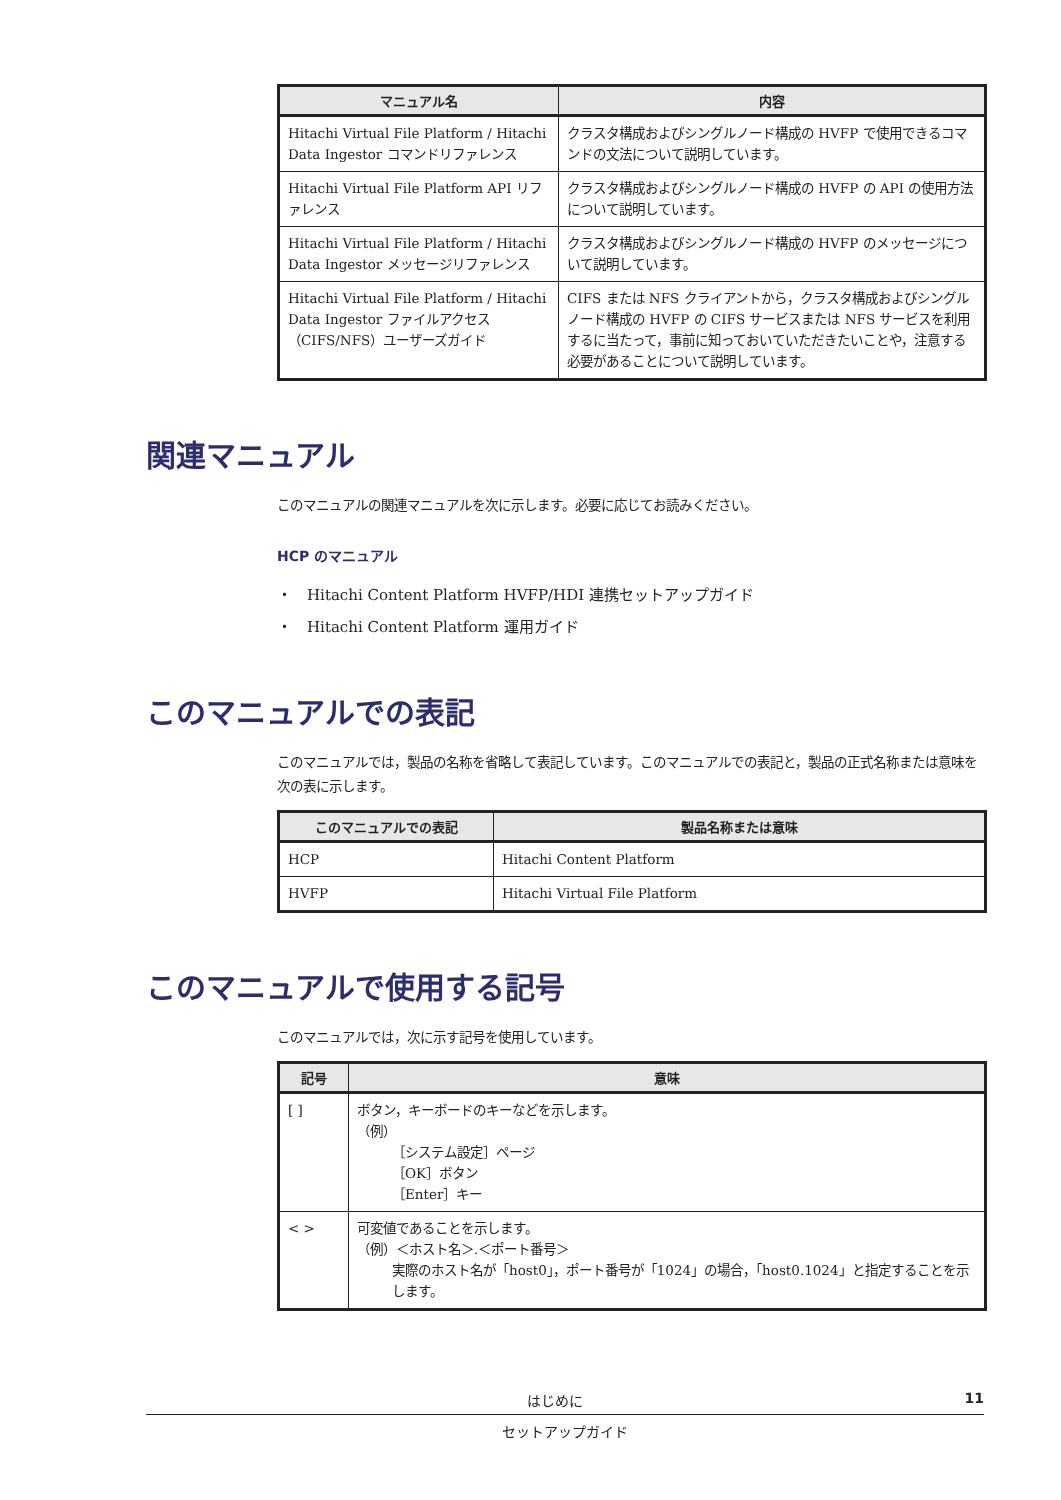| マニュアル名 | 内容 |
| --- | --- |
| Hitachi Virtual File Platform / Hitachi Data Ingestor コマンドリファレンス | クラスタ構成およびシングルノード構成の HVFP で使用できるコマンドの文法について説明しています。 |
| Hitachi Virtual File Platform API リファレンス | クラスタ構成およびシングルノード構成の HVFP の API の使用方法について説明しています。 |
| Hitachi Virtual File Platform / Hitachi Data Ingestor メッセージリファレンス | クラスタ構成およびシングルノード構成の HVFP のメッセージについて説明しています。 |
| Hitachi Virtual File Platform / Hitachi Data Ingestor ファイルアクセス（CIFS/NFS）ユーザーズガイド | CIFS または NFS クライアントから，クラスタ構成およびシングルノード構成の HVFP の CIFS サービスまたは NFS サービスを利用するに当たって，事前に知っておいていただきたいことや，注意する必要があることについて説明しています。 |
関連マニュアル
このマニュアルの関連マニュアルを次に示します。必要に応じてお読みください。
HCP のマニュアル
・　Hitachi Content Platform HVFP/HDI 連携セットアップガイド
・　Hitachi Content Platform 運用ガイド
このマニュアルでの表記
このマニュアルでは，製品の名称を省略して表記しています。このマニュアルでの表記と，製品の正式名称または意味を次の表に示します。
| このマニュアルでの表記 | 製品名称または意味 |
| --- | --- |
| HCP | Hitachi Content Platform |
| HVFP | Hitachi Virtual File Platform |
このマニュアルで使用する記号
このマニュアルでは，次に示す記号を使用しています。
| 記号 | 意味 |
| --- | --- |
| [ ] | ボタン，キーボードのキーなどを示します。 （例） ［システム設定］ページ ［OK］ボタン ［Enter］キー |
| < > | 可変値であることを示します。 （例）＜ホスト名＞.＜ポート番号＞ 実際のホスト名が「host0」，ポート番号が「1024」の場合，「host0.1024」と指定することを示します。 |
はじめに 11
セットアップガイド